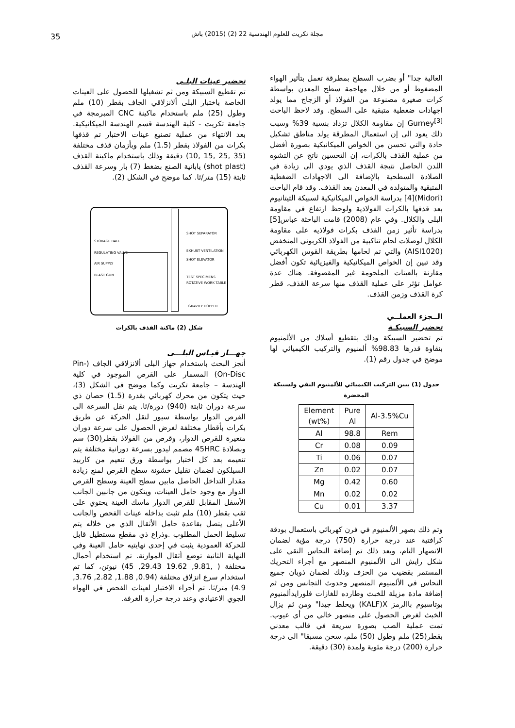مجلة تكريت للعلوم الهندسية 22 (2) (2015) باش 35
العالية جدا" أو بضرب السطح بمطرقة تعمل بتأثير الهواء المضغوط أو من خلال مهاجمة سطح المعدن بواسطة كرات صغيرة مصنوعة من الفولاذ أو الزجاج مما يولد اجهادات ضغطية متبقية على السطح. وقد لاحظ الباحث Gurney<sup>[3]</sup> إن مقاومة الكلال تزداد بنسبة 39% وسبب ذلك يعود الى إن استعمال المطرقة يولد مناطق تشكيل حادة والتي تحسن من الخواص الميكانيكية بصورة أفضل من عملية القذف بالكرات، إن التحسين ناتج عن التشوه اللدن الحاصل نتيجة القذف الذي يودي الى زيادة في الصلادة السطحية بالإضافة الى الاجهادات الضغطية المتبقية والمتولدة في المعدن بعد القذف. وقد قام الباحث (Midori)[4] بدراسة الخواص الميكانيكية لسبيكة التيتانيوم بعد قذفها بالكرات الفولاذية ولوحظ ارتفاع في مقاومة البلى والكلال. وفي عام (2008) قامت الباحثة عباس[5] بدراسة تأثير زمن القذف بكرات فولاذيه على مقاومة الكلال لوصلات لحام تناكبية من الفولاذ الكربوني المنخفض (AISI1020) والتي تم لحامها بطريقة القوس الكهربائي وقد تبين إن الخواص الميكانيكية والفيزيائية تكون أفضل مقارنة بالعينات الملحومة غير المقصوفة. هناك عدة عوامل تؤثر على عملية القذف منها سرعة القذف، قطر كرة القذف وزمن القذف.
الــجزء العملــي
تحضير السبيكـة
تم تحضير السبيكة وذلك بتقطيع أسلاك من الألمنيوم بنقاوة قدرها 98.83% ألمنيوم والتركيب الكيميائي لها موضح في جدول رقم (1).
جدول (1) يبين التركيب الكيميائي للألمنيوم النقي ولسبيكة المحضرة
| Element (wt%) | Pure Al | Al-3.5%Cu |
| --- | --- | --- |
| Al | 98.8 | Rem |
| Cr | 0.08 | 0.09 |
| Ti | 0.06 | 0.07 |
| Zn | 0.02 | 0.07 |
| Mg | 0.42 | 0.60 |
| Mn | 0.02 | 0.02 |
| Cu | 0.01 | 3.37 |
وتم ذلك بصهر الألمنيوم في فرن كهربائي باستعمال بودقة كرافتية عند درجة حرارة (750) درجة مؤية لضمان الانصهار التام، وبعد ذلك تم إضافة النحاس النقي على شكل رايش الى الألمنيوم المنصهر مع أجراء التحريك المستمر بقضيب من الخزف وذلك لضمان ذوبان جميع النحاس في الألمنيوم المنصهر وحدوث التجانس ومن ثم إضافة مادة مزيلة للخبث وطارده للغازات فلورايدألمنيوم بوتاسيوم باالرمز KALF)X) ويخلط جيدا" ومن ثم يزال الخبث لغرض الحصول على منصهر خالي من أي عيوب. تمت عملية الصب بصورة سريعة في قالب معدني بقطر(25) ملم وطول (50) ملم، سخن مسبقا" الى درجة حرارة (200) درجة مئوية ولمدة (30) دقيقة.
تحضير عينات البلـى
تم تقطيع السبيكة ومن ثم تشغيلها للحصول على العينات الخاصة باختبار البلى ألانزلاقي الجاف بقطر (10) ملم وطول (25) ملم باستخدام ماكينة CNC المبرمجة في جامعة تكريت - كلية الهندسة قسم الهندسة الميكانيكية. بعد الانتهاء من عملية تصنيع عينات الاختبار تم قذفها بكرات من الفولاذ بقطر (1.5) ملم وبأزمان قذف مختلفة (35 ,25 ,15 ,10) دقيقة وذلك باستخدام ماكينة القذف (shot plast) يابانية الصنع بضغط (7) بار وسرعة القذف ثابتة (15) متر/ثا. كما موضح في الشكل (2).
STORAGE BALL
REGULATING VALVE
AIR SUPPLY
BLAST GUN
SHOT SEPARATOR
EXHUST VENTILATION
SHOT ELEVATOR
TEST SPECIMENS
ROTATIVE WORK TABLE
GRAVITY HOPPER
شكل (2) ماكنة القذف بالكرات
جهـــاز قيـاس البلـــى
أنجز البحث باستخدام جهاز البلى ألانزلاقي الجاف (Pin-On-Disc) المسمار على القرص الموجود في كلية الهندسة – جامعة تكريت وكما موضح في الشكل (3)، حيث يتكون من محرك كهربائي بقدرة (1.5) حصان ذي سرعة دوران ثابتة (940) دورة/ثا. يتم نقل السرعة الى القرص الدوار بواسطة سيور لنقل الحركة عن طريق بكرات بأقطار مختلفة لغرض الحصول على سرعة دوران متغيرة للقرص الدوار، وقرص من الفولاذ بقطر(30) سم وبصلادة 45HRC مصمم ليدور بسرعة دورانية مختلفة يتم تنعيمه بعد كل اختبار بواسطة ورق تنعيم من كاربيد السيلكون لضمان تقليل خشونة سطح القرص لمنع زيادة مقدار التداخل الحاصل مابين سطح العينة وسطح القرص الدوار مع وجود حامل العينات، ويتكون من جانبين الجانب الأسفل المقابل للقرص الدوار ماسك العينة يحتوي على ثقب بقطر (10) ملم تثبت بداخله عينات الفحص والجانب الأعلى يتصل بقاعدة حامل الأثقال الذي من خلاله يتم تسليط الحمل المطلوب .وذراع ذي مقطع مستطيل قابل للحركة العمودية يثبت في إحدى نهايتيه حامل العينة وفي النهاية الثانية توضع أثقال الموازنة. تم استخدام أحمال مختلفة ( ,9.81, 19.62 29.43, 45) نيوتن، كما تم استخدام سرع انزلاق مختلفة (0.94, 1.88, 2.82, 3.76, 4.9) متر/ثا. تم أجراء الاختبار لعينات الفحص في الهواء الجوي الاعتيادي وعند درجة حرارة الغرفة.